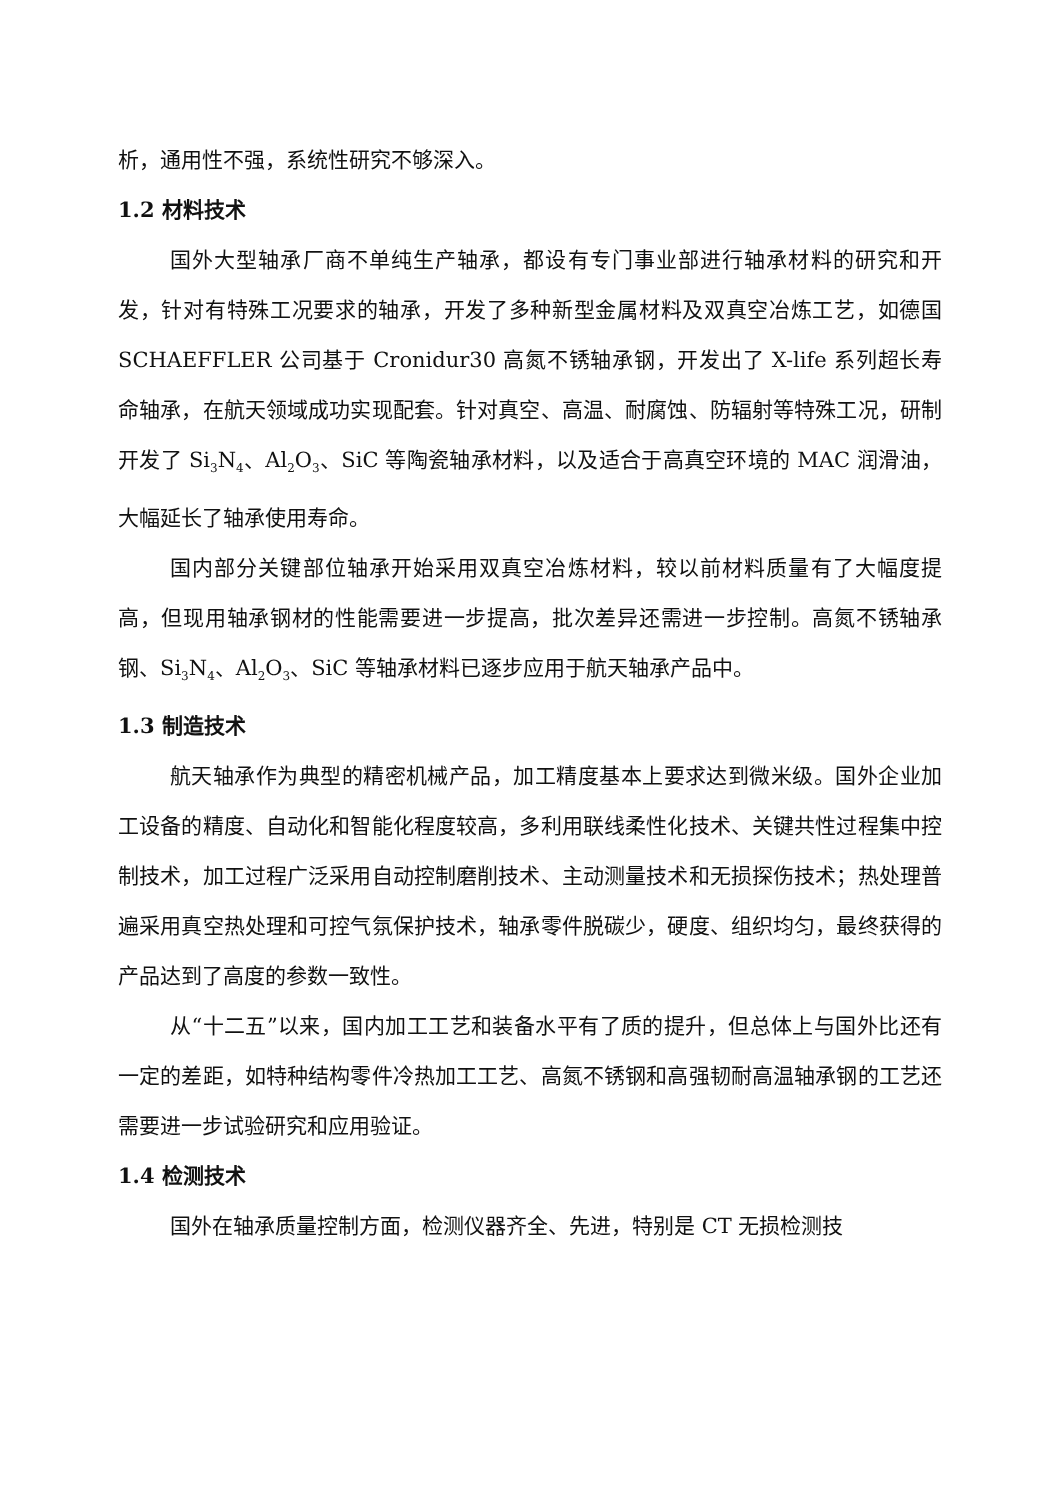析，通用性不强，系统性研究不够深入。
1.2 材料技术
国外大型轴承厂商不单纯生产轴承，都设有专门事业部进行轴承材料的研究和开发，针对有特殊工况要求的轴承，开发了多种新型金属材料及双真空冶炼工艺，如德国 SCHAEFFLER 公司基于 Cronidur30 高氮不锈轴承钢，开发出了 X-life 系列超长寿命轴承，在航天领域成功实现配套。针对真空、高温、耐腐蚀、防辐射等特殊工况，研制开发了 Si<sub>3</sub>N<sub>4</sub>、Al<sub>2</sub>O<sub>3</sub>、SiC 等陶瓷轴承材料，以及适合于高真空环境的 MAC 润滑油，大幅延长了轴承使用寿命。
国内部分关键部位轴承开始采用双真空冶炼材料，较以前材料质量有了大幅度提高，但现用轴承钢材的性能需要进一步提高，批次差异还需进一步控制。高氮不锈轴承钢、Si<sub>3</sub>N<sub>4</sub>、Al<sub>2</sub>O<sub>3</sub>、SiC 等轴承材料已逐步应用于航天轴承产品中。
1.3 制造技术
航天轴承作为典型的精密机械产品，加工精度基本上要求达到微米级。国外企业加工设备的精度、自动化和智能化程度较高，多利用联线柔性化技术、关键共性过程集中控制技术，加工过程广泛采用自动控制磨削技术、主动测量技术和无损探伤技术；热处理普遍采用真空热处理和可控气氛保护技术，轴承零件脱碳少，硬度、组织均匀，最终获得的产品达到了高度的参数一致性。
从“十二五”以来，国内加工工艺和装备水平有了质的提升，但总体上与国外比还有一定的差距，如特种结构零件冷热加工工艺、高氮不锈钢和高强韧耐高温轴承钢的工艺还需要进一步试验研究和应用验证。
1.4 检测技术
国外在轴承质量控制方面，检测仪器齐全、先进，特别是 CT 无损检测技